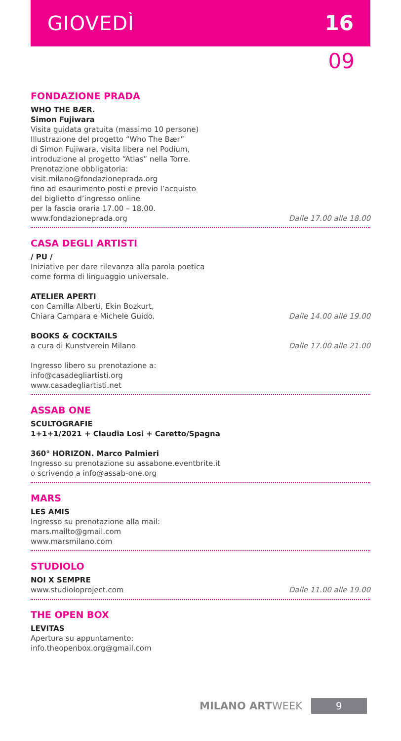GIOVEDÌ 16
09
FONDAZIONE PRADA
WHO THE BÆR.
Simon Fujiwara
Visita guidata gratuita (massimo 10 persone)
Illustrazione del progetto “Who The Bær”
di Simon Fujiwara, visita libera nel Podium,
introduzione al progetto “Atlas” nella Torre.
Prenotazione obbligatoria:
visit.milano@fondazioneprada.org
fino ad esaurimento posti e previo l’acquisto
del biglietto d’ingresso online
per la fascia oraria 17.00 – 18.00.
www.fondazioneprada.org
Dalle 17.00 alle 18.00
CASA DEGLI ARTISTI
/ PU /
Iniziative per dare rilevanza alla parola poetica
come forma di linguaggio universale.
ATELIER APERTI
con Camilla Alberti, Ekin Bozkurt,
Chiara Campara e Michele Guido.
Dalle 14.00 alle 19.00
BOOKS & COCKTAILS
a cura di Kunstverein Milano
Dalle 17.00 alle 21.00
Ingresso libero su prenotazione a:
info@casadegliartisti.org
www.casadegliartisti.net
ASSAB ONE
SCULTOGRAFIE
1+1+1/2021 + Claudia Losi + Caretto/Spagna
360° HORIZON. Marco Palmieri
Ingresso su prenotazione su assabone.eventbrite.it
o scrivendo a info@assab-one.org
MARS
LES AMIS
Ingresso su prenotazione alla mail:
mars.mailto@gmail.com
www.marsmilano.com
STUDIOLO
NOI X SEMPRE
www.studioloproject.com
Dalle 11.00 alle 19.00
THE OPEN BOX
LEVITAS
Apertura su appuntamento:
info.theopenbox.org@gmail.com
MILANO ARTWEEK 9